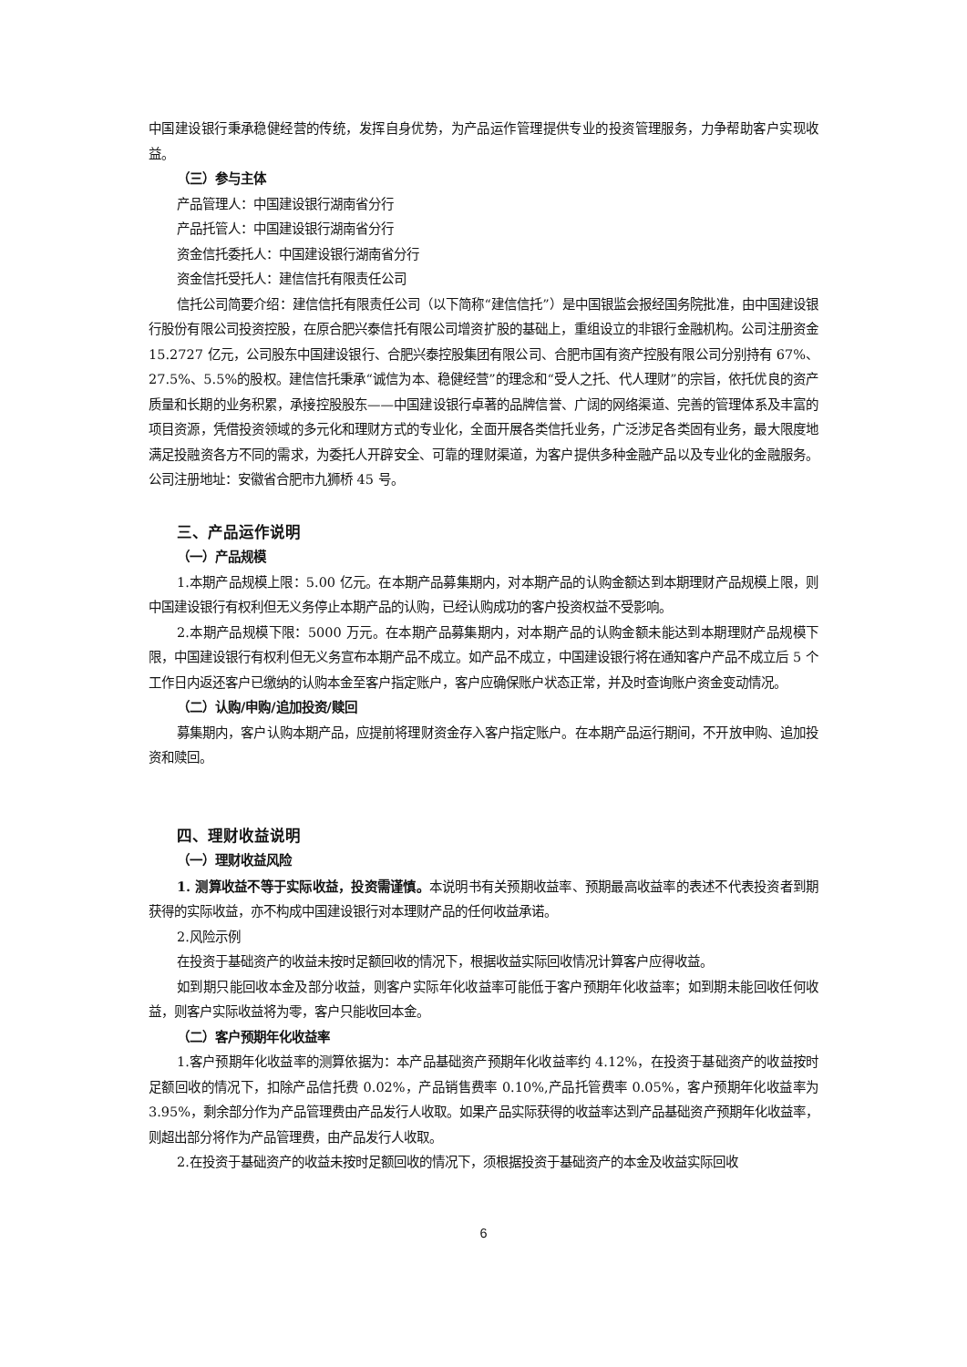中国建设银行秉承稳健经营的传统，发挥自身优势，为产品运作管理提供专业的投资管理服务，力争帮助客户实现收益。
（三）参与主体
产品管理人：中国建设银行湖南省分行
产品托管人：中国建设银行湖南省分行
资金信托委托人：中国建设银行湖南省分行
资金信托受托人：建信信托有限责任公司
信托公司简要介绍：建信信托有限责任公司（以下简称“建信信托”）是中国银监会报经国务院批准，由中国建设银行股份有限公司投资控股，在原合肥兴泰信托有限公司增资扩股的基础上，重组设立的非银行金融机构。公司注册资金 15.2727 亿元，公司股东中国建设银行、合肥兴泰控股集团有限公司、合肥市国有资产控股有限公司分别持有 67%、27.5%、5.5%的股权。建信信托秉承“诚信为本、稳健经营”的理念和“受人之托、代人理财”的宗旨，依托优良的资产质量和长期的业务积累，承接控股股东——中国建设银行卓著的品牌信誉、广阔的网络渠道、完善的管理体系及丰富的项目资源，凭借投资领域的多元化和理财方式的专业化，全面开展各类信托业务，广泛涉足各类固有业务，最大限度地满足投融资各方不同的需求，为委托人开辟安全、可靠的理财渠道，为客户提供多种金融产品以及专业化的金融服务。公司注册地址：安徽省合肥市九狮桥 45 号。
三、产品运作说明
（一）产品规模
1.本期产品规模上限：5.00 亿元。在本期产品募集期内，对本期产品的认购金额达到本期理财产品规模上限，则中国建设银行有权利但无义务停止本期产品的认购，已经认购成功的客户投资权益不受影响。
2.本期产品规模下限：5000 万元。在本期产品募集期内，对本期产品的认购金额未能达到本期理财产品规模下限，中国建设银行有权利但无义务宣布本期产品不成立。如产品不成立，中国建设银行将在通知客户产品不成立后 5 个工作日内返还客户已缴纳的认购本金至客户指定账户，客户应确保账户状态正常，并及时查询账户资金变动情况。
（二）认购/申购/追加投资/赎回
募集期内，客户认购本期产品，应提前将理财资金存入客户指定账户。在本期产品运行期间，不开放申购、追加投资和赎回。
四、理财收益说明
（一）理财收益风险
1. 测算收益不等于实际收益，投资需谨慎。本说明书有关预期收益率、预期最高收益率的表述不代表投资者到期获得的实际收益，亦不构成中国建设银行对本理财产品的任何收益承诺。
2.风险示例
在投资于基础资产的收益未按时足额回收的情况下，根据收益实际回收情况计算客户应得收益。
如到期只能回收本金及部分收益，则客户实际年化收益率可能低于客户预期年化收益率；如到期未能回收任何收益，则客户实际收益将为零，客户只能收回本金。
（二）客户预期年化收益率
1.客户预期年化收益率的测算依据为：本产品基础资产预期年化收益率约 4.12%，在投资于基础资产的收益按时足额回收的情况下，扣除产品信托费 0.02%，产品销售费率 0.10%,产品托管费率 0.05%，客户预期年化收益率为 3.95%，剩余部分作为产品管理费由产品发行人收取。如果产品实际获得的收益率达到产品基础资产预期年化收益率，则超出部分将作为产品管理费，由产品发行人收取。
2.在投资于基础资产的收益未按时足额回收的情况下，须根据投资于基础资产的本金及收益实际回收
6